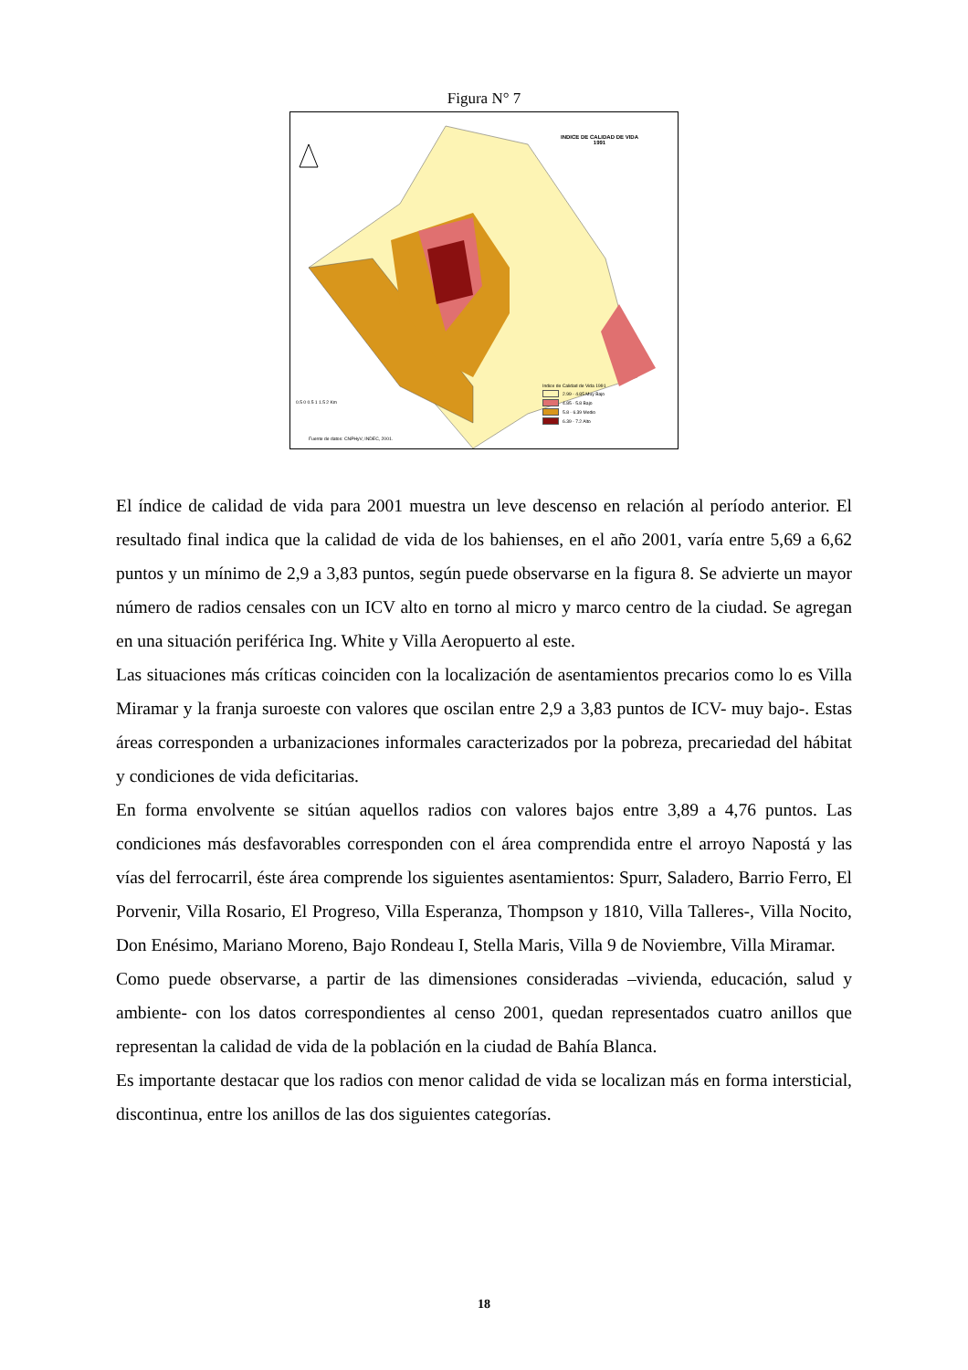Figura N° 7
INDICE DE CALIDAD DE VIDA
1991
0.5 0 0.5 1 1.5 2 Km
Indice de Calidad de Vida 1991
2.99 - 4.85 Muy Bajo
4.85 - 5.8 Bajo
5.8 - 6.39 Medio
6.39 - 7.2 Alto
Fuente de datos: CNPHyV, INDEC, 2001.
El índice de calidad de vida para 2001 muestra un leve descenso en relación al período anterior. El resultado final indica que la calidad de vida de los bahienses, en el año 2001, varía entre 5,69 a 6,62 puntos y un mínimo de 2,9 a 3,83 puntos, según puede observarse en la figura 8. Se advierte un mayor número de radios censales con un ICV alto en torno al micro y marco centro de la ciudad. Se agregan en una situación periférica Ing. White y Villa Aeropuerto al este.
Las situaciones más críticas coinciden con la localización de asentamientos precarios como lo es Villa Miramar y la franja suroeste con valores que oscilan entre 2,9 a 3,83 puntos de ICV- muy bajo-. Estas áreas corresponden a urbanizaciones informales caracterizados por la pobreza, precariedad del hábitat y condiciones de vida deficitarias.
En forma envolvente se sitúan aquellos radios con valores bajos entre 3,89 a 4,76 puntos. Las condiciones más desfavorables corresponden con el área comprendida entre el arroyo Napostá y las vías del ferrocarril, éste área comprende los siguientes asentamientos: Spurr, Saladero, Barrio Ferro, El Porvenir, Villa Rosario, El Progreso, Villa Esperanza, Thompson y 1810, Villa Talleres-, Villa Nocito, Don Enésimo, Mariano Moreno, Bajo Rondeau I, Stella Maris, Villa 9 de Noviembre, Villa Miramar.
Como puede observarse, a partir de las dimensiones consideradas –vivienda, educación, salud y ambiente- con los datos correspondientes al censo 2001, quedan representados cuatro anillos que representan la calidad de vida de la población en la ciudad de Bahía Blanca.
Es importante destacar que los radios con menor calidad de vida se localizan más en forma intersticial, discontinua, entre los anillos de las dos siguientes categorías.
18